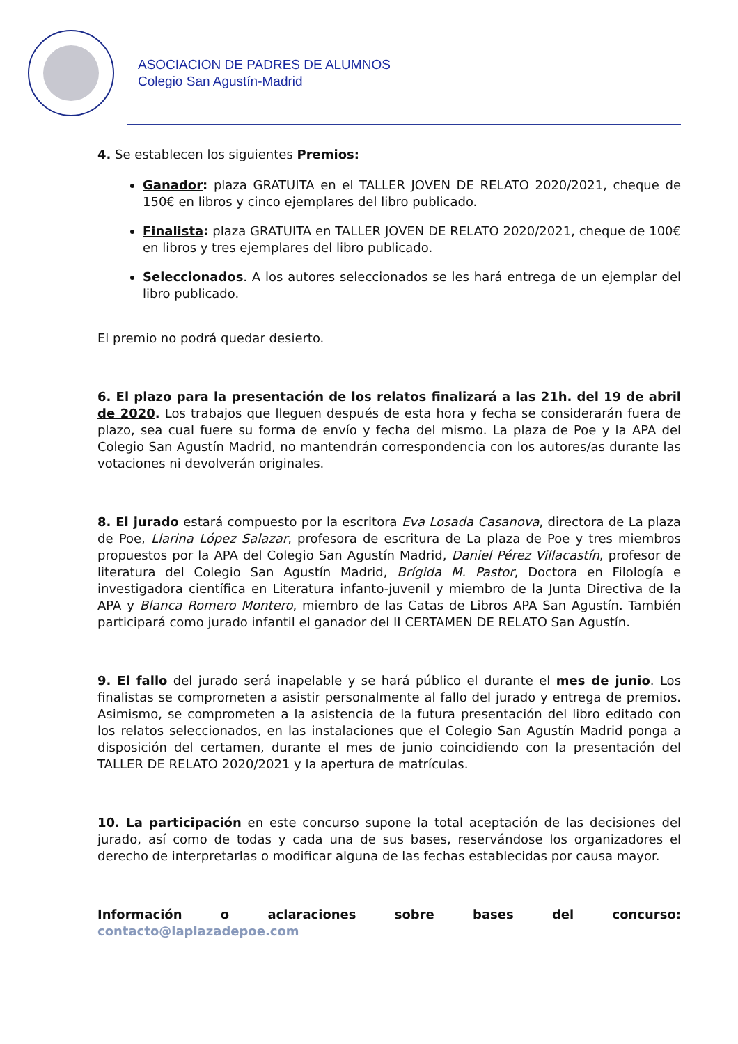ASOCIACION DE PADRES DE ALUMNOS
Colegio San Agustín-Madrid
4. Se establecen los siguientes Premios:
Ganador: plaza GRATUITA en el TALLER JOVEN DE RELATO 2020/2021, cheque de 150€ en libros y cinco ejemplares del libro publicado.
Finalista: plaza GRATUITA en TALLER JOVEN DE RELATO 2020/2021, cheque de 100€ en libros y tres ejemplares del libro publicado.
Seleccionados. A los autores seleccionados se les hará entrega de un ejemplar del libro publicado.
El premio no podrá quedar desierto.
6. El plazo para la presentación de los relatos finalizará a las 21h. del 19 de abril de 2020. Los trabajos que lleguen después de esta hora y fecha se considerarán fuera de plazo, sea cual fuere su forma de envío y fecha del mismo. La plaza de Poe y la APA del Colegio San Agustín Madrid, no mantendrán correspondencia con los autores/as durante las votaciones ni devolverán originales.
8. El jurado estará compuesto por la escritora Eva Losada Casanova, directora de La plaza de Poe, Llarina López Salazar, profesora de escritura de La plaza de Poe y tres miembros propuestos por la APA del Colegio San Agustín Madrid, Daniel Pérez Villacastín, profesor de literatura del Colegio San Agustín Madrid, Brígida M. Pastor, Doctora en Filología e investigadora científica en Literatura infanto-juvenil y miembro de la Junta Directiva de la APA y Blanca Romero Montero, miembro de las Catas de Libros APA San Agustín. También participará como jurado infantil el ganador del II CERTAMEN DE RELATO San Agustín.
9. El fallo del jurado será inapelable y se hará público el durante el mes de junio. Los finalistas se comprometen a asistir personalmente al fallo del jurado y entrega de premios. Asimismo, se comprometen a la asistencia de la futura presentación del libro editado con los relatos seleccionados, en las instalaciones que el Colegio San Agustín Madrid ponga a disposición del certamen, durante el mes de junio coincidiendo con la presentación del TALLER DE RELATO 2020/2021 y la apertura de matrículas.
10. La participación en este concurso supone la total aceptación de las decisiones del jurado, así como de todas y cada una de sus bases, reservándose los organizadores el derecho de interpretarlas o modificar alguna de las fechas establecidas por causa mayor.
Información o aclaraciones sobre bases del concurso: contacto@laplazadepoe.com